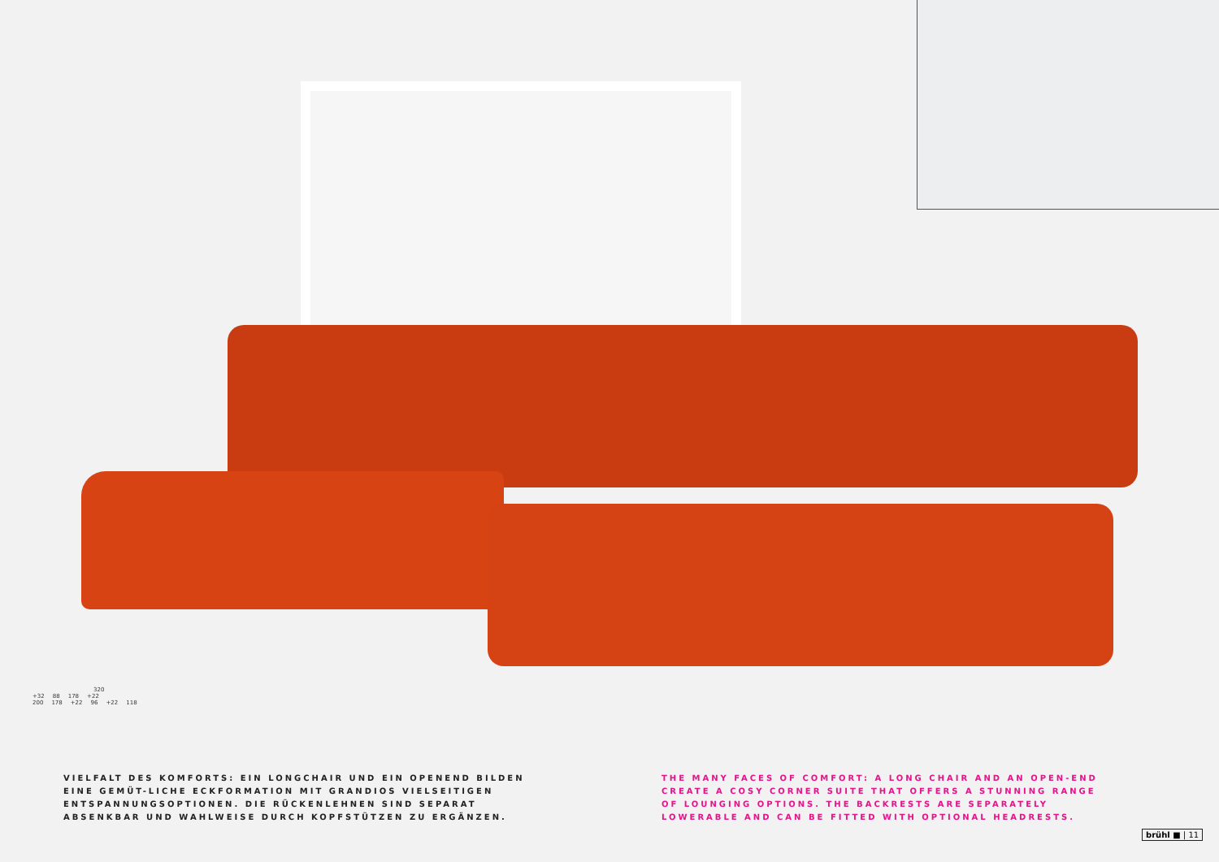320
+32 88 178 +22
200 178 +22 96 +22 118
VIELFALT DES KOMFORTS: EIN LONGCHAIR UND EIN OPENEND BILDEN EINE GEMÜT-LICHE ECKFORMATION MIT GRANDIOS VIELSEITIGEN ENTSPANNUNGSOPTIONEN. DIE RÜCKENLEHNEN SIND SEPARAT ABSENKBAR UND WAHLWEISE DURCH KOPFSTÜTZEN ZU ERGÄNZEN.
THE MANY FACES OF COMFORT: A LONG CHAIR AND AN OPEN-END CREATE A COSY CORNER SUITE THAT OFFERS A STUNNING RANGE OF LOUNGING OPTIONS. THE BACKRESTS ARE SEPARATELY LOWERABLE AND CAN BE FITTED WITH OPTIONAL HEADRESTS.
brühl ■ | 11